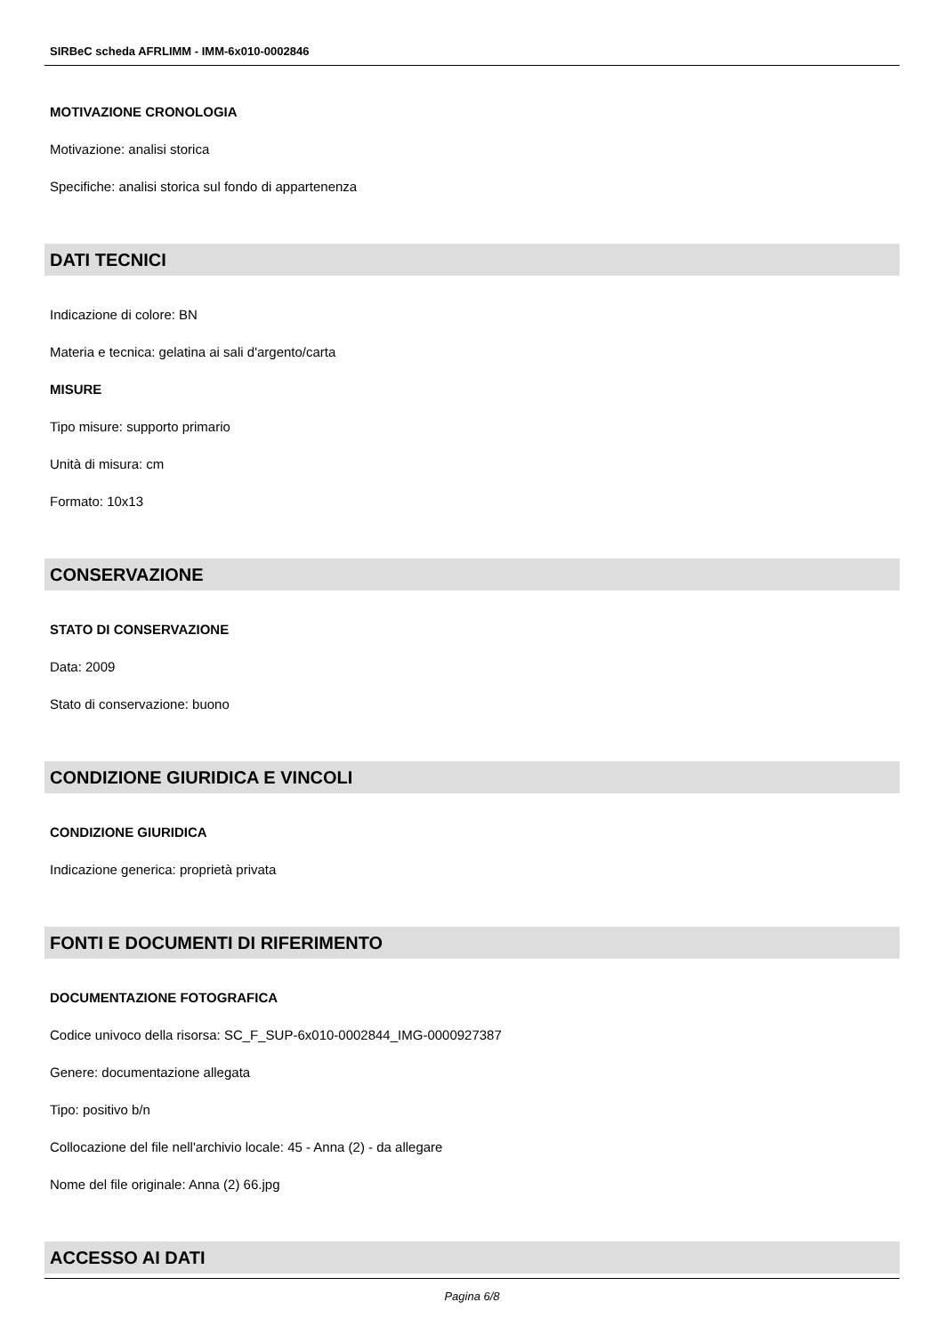SIRBeC scheda AFRLIMM - IMM-6x010-0002846
MOTIVAZIONE CRONOLOGIA
Motivazione: analisi storica
Specifiche: analisi storica sul fondo di appartenenza
DATI TECNICI
Indicazione di colore: BN
Materia e tecnica: gelatina ai sali d'argento/carta
MISURE
Tipo misure: supporto primario
Unità di misura: cm
Formato: 10x13
CONSERVAZIONE
STATO DI CONSERVAZIONE
Data: 2009
Stato di conservazione: buono
CONDIZIONE GIURIDICA E VINCOLI
CONDIZIONE GIURIDICA
Indicazione generica: proprietà privata
FONTI E DOCUMENTI DI RIFERIMENTO
DOCUMENTAZIONE FOTOGRAFICA
Codice univoco della risorsa: SC_F_SUP-6x010-0002844_IMG-0000927387
Genere: documentazione allegata
Tipo: positivo b/n
Collocazione del file nell'archivio locale: 45 - Anna (2) - da allegare
Nome del file originale: Anna (2) 66.jpg
ACCESSO AI DATI
Pagina 6/8